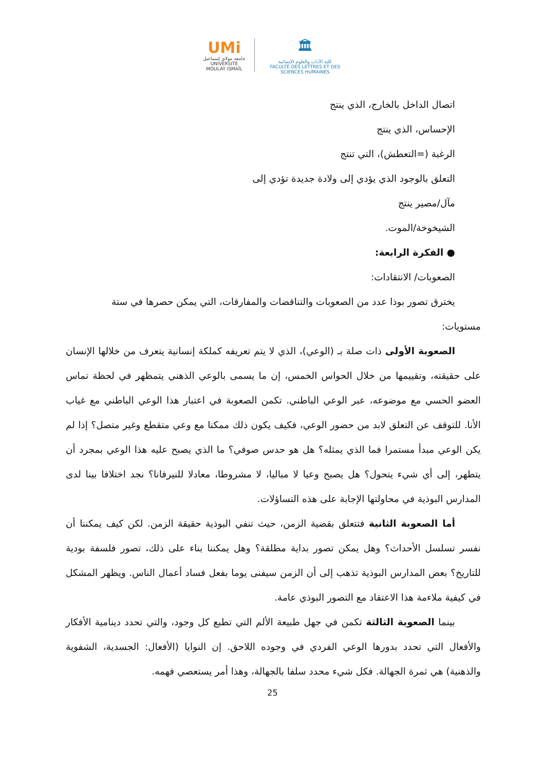UMi
جامعة مولاي إسماعيل
UNIVERSITÉ MOULAY ISMAÏL
🏛
كلية الآداب والعلوم الإنسانية
FACULTÉ DES LETTRES ET DES SCIENCES HUMAINES
اتصال الداخل بالخارج، الذي ينتج
الإحساس، الذي ينتج
الرغبة (=التعطش)، التي تنتج
التعلق بالوجود الذي يؤدي إلى ولادة جديدة تؤدي إلى
مآل/مصير ينتج
الشيخوخة/الموت.
● الفكرة الرابعة:
الصعوبات/ الانتقادات:
يخترق تصور بوذا عدد من الصعوبات والتناقضات والمفارقات، التي يمكن حصرها في ستة
مستويات:
الصعوبة الأولى ذات صلة بـ (الوعي)، الذي لا يتم تعريفه كملكة إنسانية يتعرف من خلالها الإنسان على حقيقته، وتقييمها من خلال الحواس الخمس، إن ما يسمى بالوعي الذهني يتمظهر في لحظة تماس العضو الحسي مع موضوعه، عبر الوعي الباطني. تكمن الصعوبة في اعتبار هذا الوعي الباطني مع غياب الأنا. للتوقف عن التعلق لابد من حضور الوعي، فكيف يكون ذلك ممكنا مع وعي متقطع وغير متصل؟ إذا لم يكن الوعي مبدأ مستمرا فما الذي يمثله؟ هل هو حدس صوفي؟ ما الذي يصبح عليه هذا الوعي بمجرد أن يتطهر، إلى أي شيء يتحول؟ هل يصبح وعيا لا مباليا، لا مشروطا، معادلا للنيرفانا؟ نجد اختلافا بينا لدى المدارس البوذية في محاولتها الإجابة على هذه التساؤلات.
أما الصعوبة الثانية فتتعلق بقضية الزمن، حيث تنفي البوذية حقيقة الزمن. لكن كيف يمكننا أن نفسر تسلسل الأحداث؟ وهل يمكن تصور بداية مطلقة؟ وهل يمكننا بناء على ذلك، تصور فلسفة بودية للتاريخ؟ بعض المدارس البوذية تذهب إلى أن الزمن سيفنى يوما بفعل فساد أعمال الناس. ويظهر المشكل في كيفية ملاءمة هذا الاعتقاد مع التصور البوذي عامة.
بينما الصعوبة الثالثة تكمن في جهل طبيعة الألم التي تطبع كل وجود، والتي تحدد دينامية الأفكار والأفعال التي تحدد بدورها الوعي الفردي في وجوده اللاحق. إن النوايا (الأفعال: الجسدية، الشفوية والذهنية) هي ثمرة الجهالة. فكل شيء محدد سلفا بالجهالة، وهذا أمر يستعصي فهمه.
25